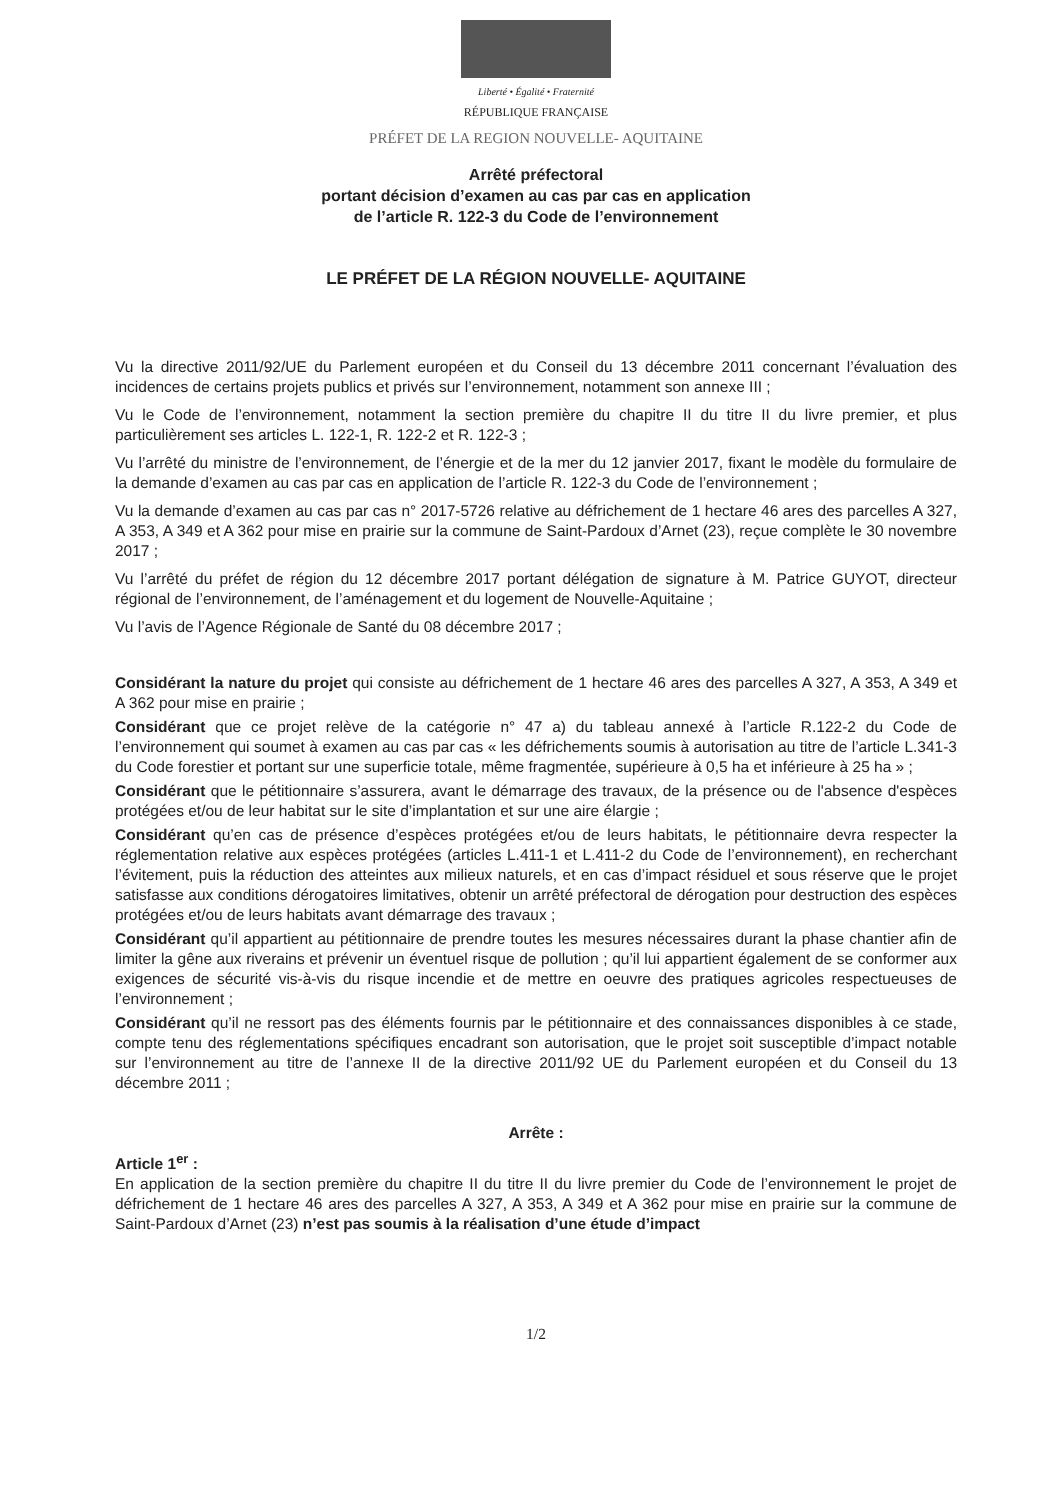Liberté • Égalité • Fraternité
RÉPUBLIQUE FRANÇAISE
PRÉFET DE LA REGION NOUVELLE- AQUITAINE
Arrêté préfectoral
portant décision d’examen au cas par cas en application
de l’article R. 122-3 du Code de l’environnement
LE PRÉFET DE LA RÉGION NOUVELLE- AQUITAINE
Vu la directive 2011/92/UE du Parlement européen et du Conseil du 13 décembre 2011 concernant l’évaluation des incidences de certains projets publics et privés sur l’environnement, notamment son annexe III ;
Vu le Code de l’environnement, notamment la section première du chapitre II du titre II du livre premier, et plus particulièrement ses articles L. 122-1, R. 122-2 et R. 122-3 ;
Vu l’arrêté du ministre de l’environnement, de l’énergie et de la mer du 12 janvier 2017, fixant le modèle du formulaire de la demande d’examen au cas par cas en application de l’article R. 122-3 du Code de l’environnement ;
Vu la demande d’examen au cas par cas n° 2017-5726 relative au défrichement de 1 hectare 46 ares des parcelles A 327, A 353, A 349 et A 362 pour mise en prairie sur la commune de Saint-Pardoux d’Arnet (23), reçue complète le 30 novembre 2017 ;
Vu l’arrêté du préfet de région du 12 décembre 2017 portant délégation de signature à M. Patrice GUYOT, directeur régional de l’environnement, de l’aménagement et du logement de Nouvelle-Aquitaine ;
Vu l’avis de l’Agence Régionale de Santé du 08 décembre 2017 ;
Considérant la nature du projet qui consiste au défrichement de 1 hectare 46 ares des parcelles A 327, A 353, A 349 et A 362 pour mise en prairie ;
Considérant que ce projet relève de la catégorie n° 47 a) du tableau annexé à l’article R.122-2 du Code de l’environnement qui soumet à examen au cas par cas « les défrichements soumis à autorisation au titre de l’article L.341-3 du Code forestier et portant sur une superficie totale, même fragmentée, supérieure à 0,5 ha et inférieure à 25 ha » ;
Considérant que le pétitionnaire s’assurera, avant le démarrage des travaux, de la présence ou de l'absence d'espèces protégées et/ou de leur habitat sur le site d’implantation et sur une aire élargie ;
Considérant qu’en cas de présence d’espèces protégées et/ou de leurs habitats, le pétitionnaire devra respecter la réglementation relative aux espèces protégées (articles L.411-1 et L.411-2 du Code de l’environnement), en recherchant l’évitement, puis la réduction des atteintes aux milieux naturels, et en cas d’impact résiduel et sous réserve que le projet satisfasse aux conditions dérogatoires limitatives, obtenir un arrêté préfectoral de dérogation pour destruction des espèces protégées et/ou de leurs habitats avant démarrage des travaux ;
Considérant qu’il appartient au pétitionnaire de prendre toutes les mesures nécessaires durant la phase chantier afin de limiter la gêne aux riverains et prévenir un éventuel risque de pollution ; qu’il lui appartient également de se conformer aux exigences de sécurité vis-à-vis du risque incendie et de mettre en oeuvre des pratiques agricoles respectueuses de l’environnement ;
Considérant qu’il ne ressort pas des éléments fournis par le pétitionnaire et des connaissances disponibles à ce stade, compte tenu des réglementations spécifiques encadrant son autorisation, que le projet soit susceptible d’impact notable sur l’environnement au titre de l’annexe II de la directive 2011/92 UE du Parlement européen et du Conseil du 13 décembre 2011 ;
Arrête :
Article 1<sup>er</sup> :
En application de la section première du chapitre II du titre II du livre premier du Code de l’environnement le projet de défrichement de 1 hectare 46 ares des parcelles A 327, A 353, A 349 et A 362 pour mise en prairie sur la commune de Saint-Pardoux d’Arnet (23) n’est pas soumis à la réalisation d’une étude d’impact
1/2